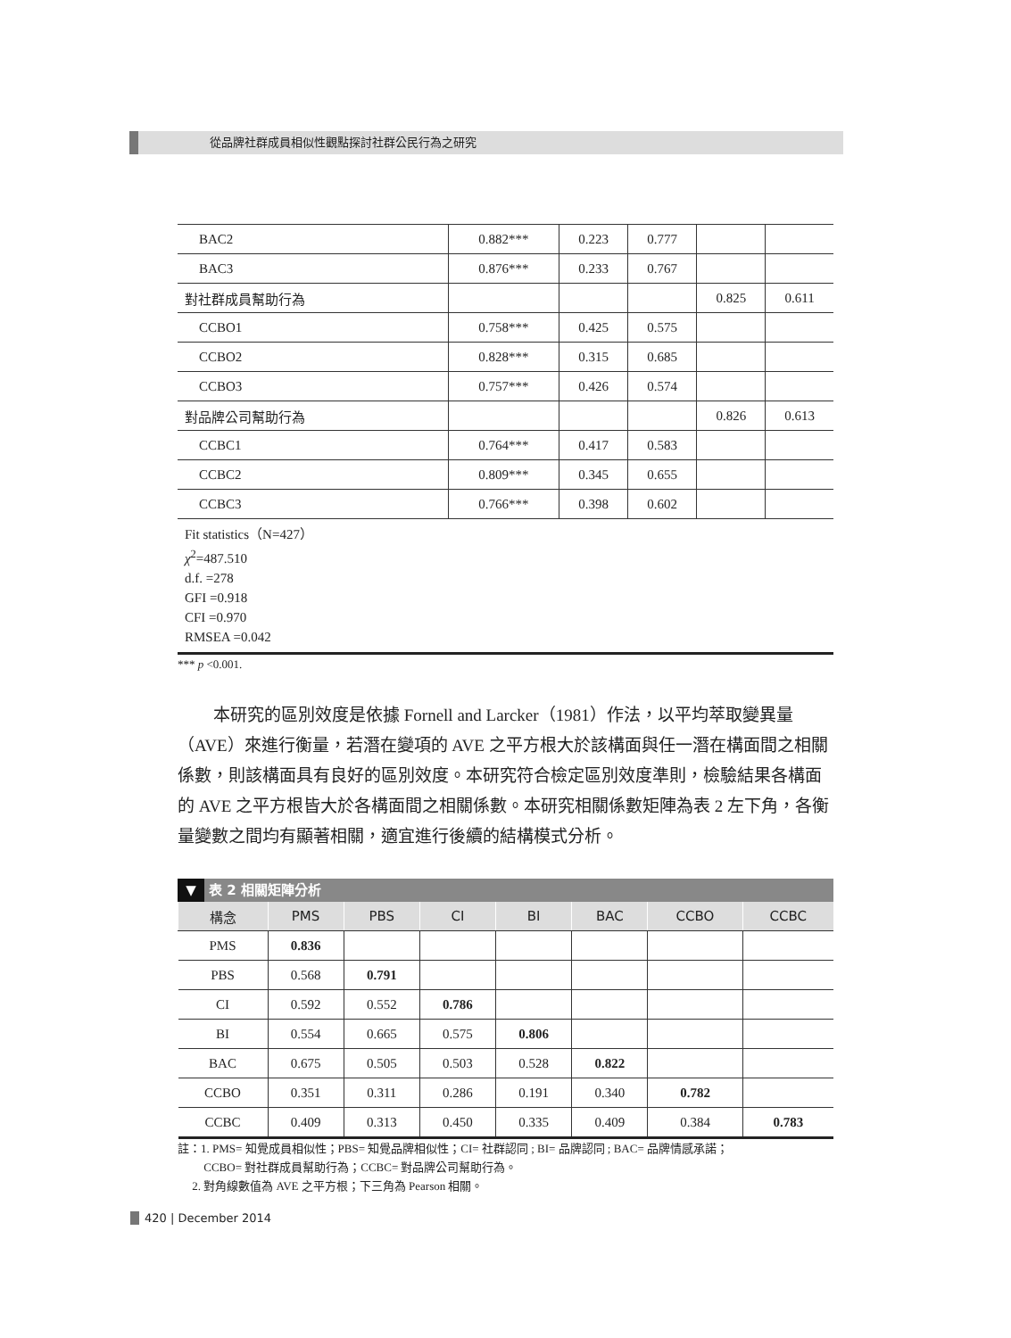從品牌社群成員相似性觀點探討社群公民行為之研究
| BAC2 | 0.882*** | 0.223 | 0.777 | | |
| BAC3 | 0.876*** | 0.233 | 0.767 | | |
| 對社群成員幫助行為 | | | | 0.825 | 0.611 |
| CCBO1 | 0.758*** | 0.425 | 0.575 | | |
| CCBO2 | 0.828*** | 0.315 | 0.685 | | |
| CCBO3 | 0.757*** | 0.426 | 0.574 | | |
| 對品牌公司幫助行為 | | | | 0.826 | 0.613 |
| CCBC1 | 0.764*** | 0.417 | 0.583 | | |
| CCBC2 | 0.809*** | 0.345 | 0.655 | | |
| CCBC3 | 0.766*** | 0.398 | 0.602 | | |
Fit statistics（N=427）
χ<sup>2</sup>=487.510
d.f. =278
GFI =0.918
CFI =0.970
RMSEA =0.042
*** p <0.001.
本研究的區別效度是依據 Fornell and Larcker（1981）作法，以平均萃取變異量（AVE）來進行衡量，若潛在變項的 AVE 之平方根大於該構面與任一潛在構面間之相關係數，則該構面具有良好的區別效度。本研究符合檢定區別效度準則，檢驗結果各構面的 AVE 之平方根皆大於各構面間之相關係數。本研究相關係數矩陣為表 2 左下角，各衡量變數之間均有顯著相關，適宜進行後續的結構模式分析。
▼ 表 2 相關矩陣分析
| 構念 | PMS | PBS | CI | BI | BAC | CCBO | CCBC |
| --- | --- | --- | --- | --- | --- | --- | --- |
| PMS | 0.836 | | | | | | |
| PBS | 0.568 | 0.791 | | | | | |
| CI | 0.592 | 0.552 | 0.786 | | | | |
| BI | 0.554 | 0.665 | 0.575 | 0.806 | | | |
| BAC | 0.675 | 0.505 | 0.503 | 0.528 | 0.822 | | |
| CCBO | 0.351 | 0.311 | 0.286 | 0.191 | 0.340 | 0.782 | |
| CCBC | 0.409 | 0.313 | 0.450 | 0.335 | 0.409 | 0.384 | 0.783 |
註：1. PMS= 知覺成員相似性；PBS= 知覺品牌相似性；CI= 社群認同 ; BI= 品牌認同 ; BAC= 品牌情感承諾；
CCBO= 對社群成員幫助行為；CCBC= 對品牌公司幫助行為。
2. 對角線數值為 AVE 之平方根；下三角為 Pearson 相關。
420 | December 2014